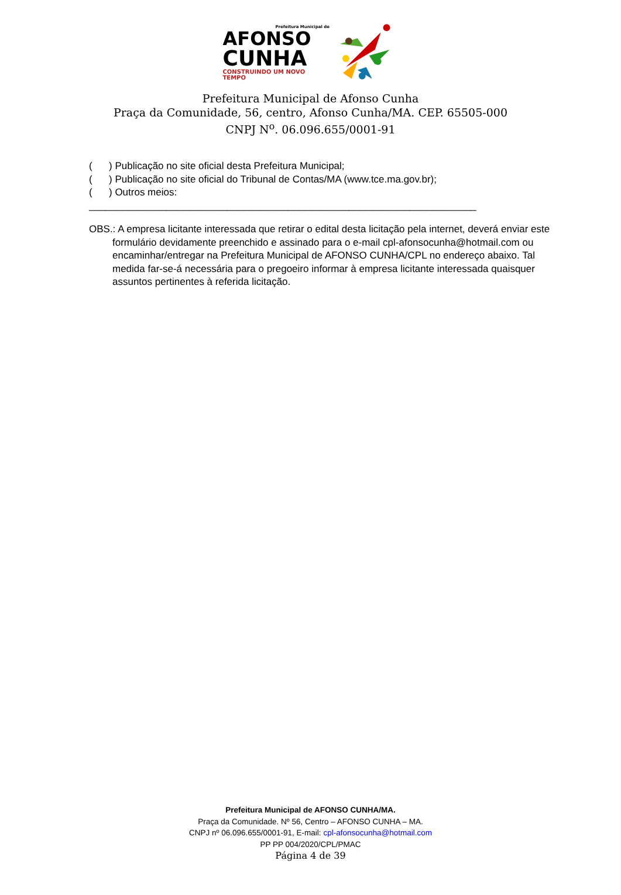Prefeitura Municipal de
AFONSO
CUNHA
CONSTRUINDO UM NOVO TEMPO
Prefeitura Municipal de Afonso Cunha
Praça da Comunidade, 56, centro, Afonso Cunha/MA. CEP. 65505-000
CNPJ N<sup>o</sup>. 06.096.655/0001-91
( ) Publicação no site oficial desta Prefeitura Municipal;
( ) Publicação no site oficial do Tribunal de Contas/MA (www.tce.ma.gov.br);
( ) Outros meios: ______________________________________________________________________
OBS.: A empresa licitante interessada que retirar o edital desta licitação pela internet, deverá enviar este formulário devidamente preenchido e assinado para o e-mail cpl-afonsocunha@hotmail.com ou encaminhar/entregar na Prefeitura Municipal de AFONSO CUNHA/CPL no endereço abaixo. Tal medida far-se-á necessária para o pregoeiro informar à empresa licitante interessada quaisquer assuntos pertinentes à referida licitação.
Prefeitura Municipal de AFONSO CUNHA/MA.
Praça da Comunidade. Nº 56, Centro – AFONSO CUNHA – MA.
CNPJ nº 06.096.655/0001-91, E-mail: cpl-afonsocunha@hotmail.com
PP PP 004/2020/CPL/PMAC
Página 4 de 39